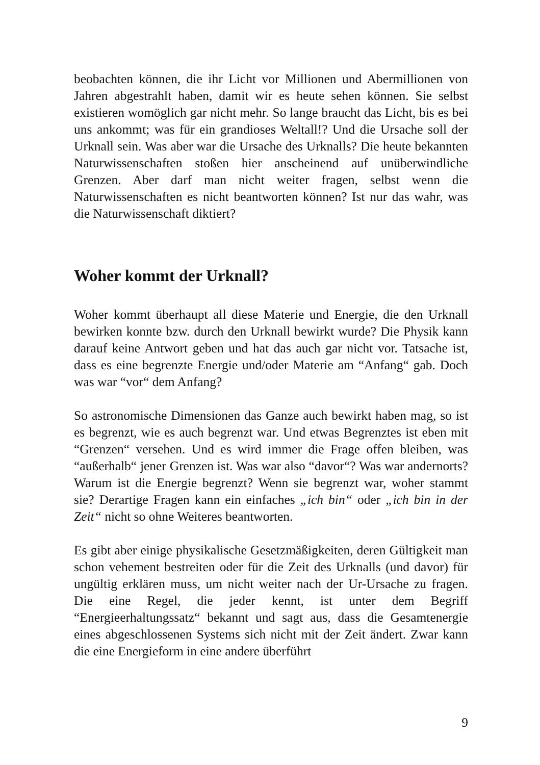beobachten können, die ihr Licht vor Millionen und Abermillionen von Jahren abgestrahlt haben, damit wir es heute sehen können. Sie selbst existieren womöglich gar nicht mehr. So lange braucht das Licht, bis es bei uns ankommt; was für ein grandioses Weltall!? Und die Ursache soll der Urknall sein. Was aber war die Ursache des Urknalls? Die heute bekannten Naturwissenschaften stoßen hier anscheinend auf unüberwindliche Grenzen. Aber darf man nicht weiter fragen, selbst wenn die Naturwissenschaften es nicht beantworten können? Ist nur das wahr, was die Naturwissenschaft diktiert?
Woher kommt der Urknall?
Woher kommt überhaupt all diese Materie und Energie, die den Urknall bewirken konnte bzw. durch den Urknall bewirkt wurde? Die Physik kann darauf keine Antwort geben und hat das auch gar nicht vor. Tatsache ist, dass es eine begrenzte Energie und/oder Materie am “Anfang“ gab. Doch was war “vor“ dem Anfang?
So astronomische Dimensionen das Ganze auch bewirkt haben mag, so ist es begrenzt, wie es auch begrenzt war. Und etwas Begrenztes ist eben mit “Grenzen“ versehen. Und es wird immer die Frage offen bleiben, was “außerhalb“ jener Grenzen ist. Was war also “davor“? Was war andernorts? Warum ist die Energie begrenzt? Wenn sie begrenzt war, woher stammt sie? Derartige Fragen kann ein einfaches „ich bin“ oder „ich bin in der Zeit“ nicht so ohne Weiteres beantworten.
Es gibt aber einige physikalische Gesetzmäßigkeiten, deren Gültigkeit man schon vehement bestreiten oder für die Zeit des Urknalls (und davor) für ungültig erklären muss, um nicht weiter nach der Ur-Ursache zu fragen. Die eine Regel, die jeder kennt, ist unter dem Begriff “Energieerhaltungssatz“ bekannt und sagt aus, dass die Gesamtenergie eines abgeschlossenen Systems sich nicht mit der Zeit ändert. Zwar kann die eine Energieform in eine andere überführt
9